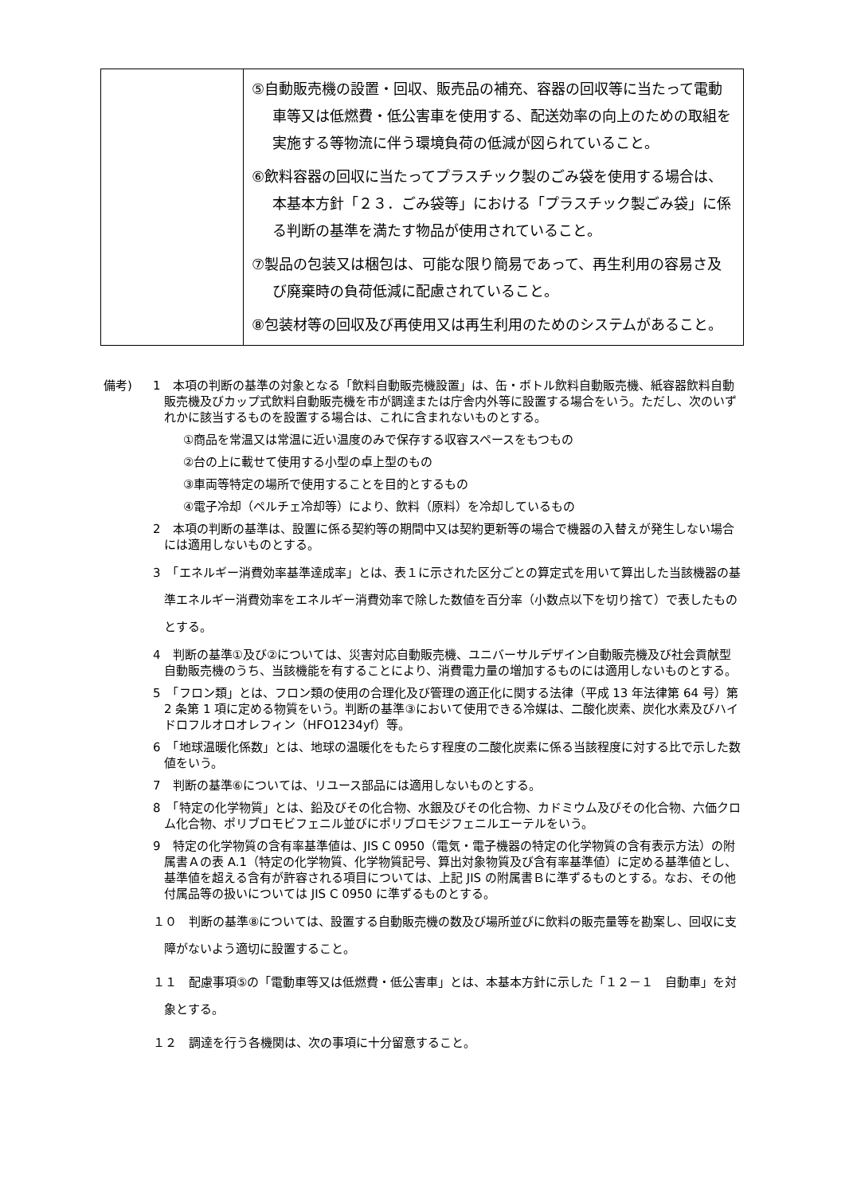| | ⑤自動販売機の設置・回収、販売品の補充、容器の回収等に当たって電動車等又は低燃費・低公害車を使用する、配送効率の向上のための取組を実施する等物流に伴う環境負荷の低減が図られていること。 ⑥飲料容器の回収に当たってプラスチック製のごみ袋を使用する場合は、本基本方針「２３．ごみ袋等」における「プラスチック製ごみ袋」に係る判断の基準を満たす物品が使用されていること。 ⑦製品の包装又は梱包は、可能な限り簡易であって、再生利用の容易さ及び廃棄時の負荷低減に配慮されていること。 ⑧包装材等の回収及び再使用又は再生利用のためのシステムがあること。 |
備考) 1　本項の判断の基準の対象となる「飲料自動販売機設置」は、缶・ボトル飲料自動販売機、紙容器飲料自動販売機及びカップ式飲料自動販売機を市が調達または庁舎内外等に設置する場合をいう。ただし、次のいずれかに該当するものを設置する場合は、これに含まれないものとする。
①商品を常温又は常温に近い温度のみで保存する収容スペースをもつもの
②台の上に載せて使用する小型の卓上型のもの
③車両等特定の場所で使用することを目的とするもの
④電子冷却（ペルチェ冷却等）により、飲料（原料）を冷却しているもの
2　本項の判断の基準は、設置に係る契約等の期間中又は契約更新等の場合で機器の入替えが発生しない場合には適用しないものとする。
3　「エネルギー消費効率基準達成率」とは、表１に示された区分ごとの算定式を用いて算出した当該機器の基準エネルギー消費効率をエネルギー消費効率で除した数値を百分率（小数点以下を切り捨て）で表したものとする。
4　判断の基準①及び②については、災害対応自動販売機、ユニバーサルデザイン自動販売機及び社会貢献型自動販売機のうち、当該機能を有することにより、消費電力量の増加するものには適用しないものとする。
5　「フロン類」とは、フロン類の使用の合理化及び管理の適正化に関する法律（平成 13 年法律第 64 号）第 2 条第 1 項に定める物質をいう。判断の基準③において使用できる冷媒は、二酸化炭素、炭化水素及びハイドロフルオロオレフィン（HFO1234yf）等。
6　「地球温暖化係数」とは、地球の温暖化をもたらす程度の二酸化炭素に係る当該程度に対する比で示した数値をいう。
7　判断の基準⑥については、リユース部品には適用しないものとする。
8　「特定の化学物質」とは、鉛及びその化合物、水銀及びその化合物、カドミウム及びその化合物、六価クロム化合物、ポリブロモビフェニル並びにポリブロモジフェニルエーテルをいう。
9　特定の化学物質の含有率基準値は、JIS C 0950（電気・電子機器の特定の化学物質の含有表示方法）の附属書Ａの表 A.1（特定の化学物質、化学物質記号、算出対象物質及び含有率基準値）に定める基準値とし、基準値を超える含有が許容される項目については、上記 JIS の附属書Ｂに準ずるものとする。なお、その他付属品等の扱いについては JIS C 0950 に準ずるものとする。
１０　判断の基準⑧については、設置する自動販売機の数及び場所並びに飲料の販売量等を勘案し、回収に支障がないよう適切に設置すること。
１１　配慮事項⑤の「電動車等又は低燃費・低公害車」とは、本基本方針に示した「１２－１　自動車」を対象とする。
１２　調達を行う各機関は、次の事項に十分留意すること。